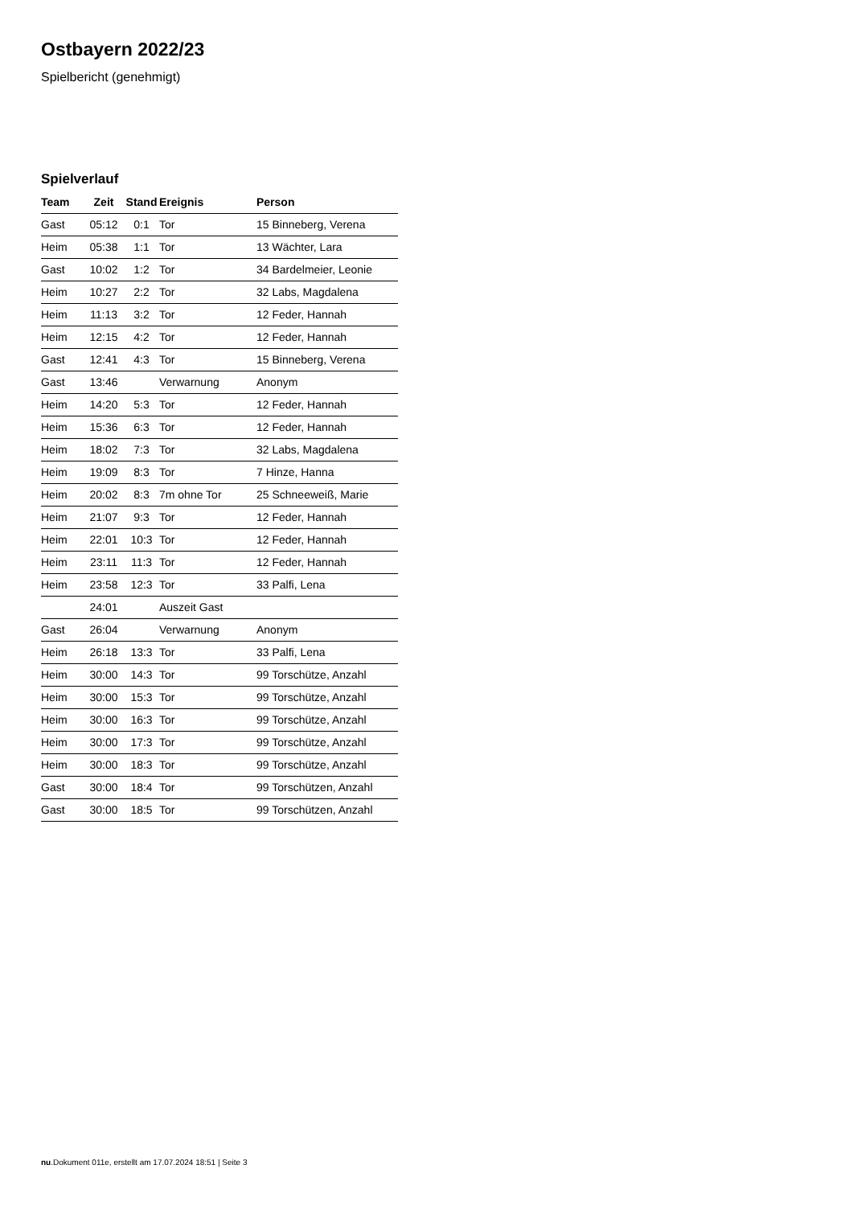Ostbayern 2022/23
Spielbericht (genehmigt)
Spielverlauf
| Team | Zeit | Stand | Ereignis | Person |
| --- | --- | --- | --- | --- |
| Gast | 05:12 | 0:1 | Tor | 15 Binneberg, Verena |
| Heim | 05:38 | 1:1 | Tor | 13 Wächter, Lara |
| Gast | 10:02 | 1:2 | Tor | 34 Bardelmeier, Leonie |
| Heim | 10:27 | 2:2 | Tor | 32 Labs, Magdalena |
| Heim | 11:13 | 3:2 | Tor | 12 Feder, Hannah |
| Heim | 12:15 | 4:2 | Tor | 12 Feder, Hannah |
| Gast | 12:41 | 4:3 | Tor | 15 Binneberg, Verena |
| Gast | 13:46 | | Verwarnung | Anonym |
| Heim | 14:20 | 5:3 | Tor | 12 Feder, Hannah |
| Heim | 15:36 | 6:3 | Tor | 12 Feder, Hannah |
| Heim | 18:02 | 7:3 | Tor | 32 Labs, Magdalena |
| Heim | 19:09 | 8:3 | Tor | 7 Hinze, Hanna |
| Heim | 20:02 | 8:3 | 7m ohne Tor | 25 Schneeweiß, Marie |
| Heim | 21:07 | 9:3 | Tor | 12 Feder, Hannah |
| Heim | 22:01 | 10:3 | Tor | 12 Feder, Hannah |
| Heim | 23:11 | 11:3 | Tor | 12 Feder, Hannah |
| Heim | 23:58 | 12:3 | Tor | 33 Palfi, Lena |
| | 24:01 | | Auszeit Gast | |
| Gast | 26:04 | | Verwarnung | Anonym |
| Heim | 26:18 | 13:3 | Tor | 33 Palfi, Lena |
| Heim | 30:00 | 14:3 | Tor | 99 Torschütze, Anzahl |
| Heim | 30:00 | 15:3 | Tor | 99 Torschütze, Anzahl |
| Heim | 30:00 | 16:3 | Tor | 99 Torschütze, Anzahl |
| Heim | 30:00 | 17:3 | Tor | 99 Torschütze, Anzahl |
| Heim | 30:00 | 18:3 | Tor | 99 Torschütze, Anzahl |
| Gast | 30:00 | 18:4 | Tor | 99 Torschützen, Anzahl |
| Gast | 30:00 | 18:5 | Tor | 99 Torschützen, Anzahl |
nu.Dokument 011e, erstellt am 17.07.2024 18:51 | Seite 3